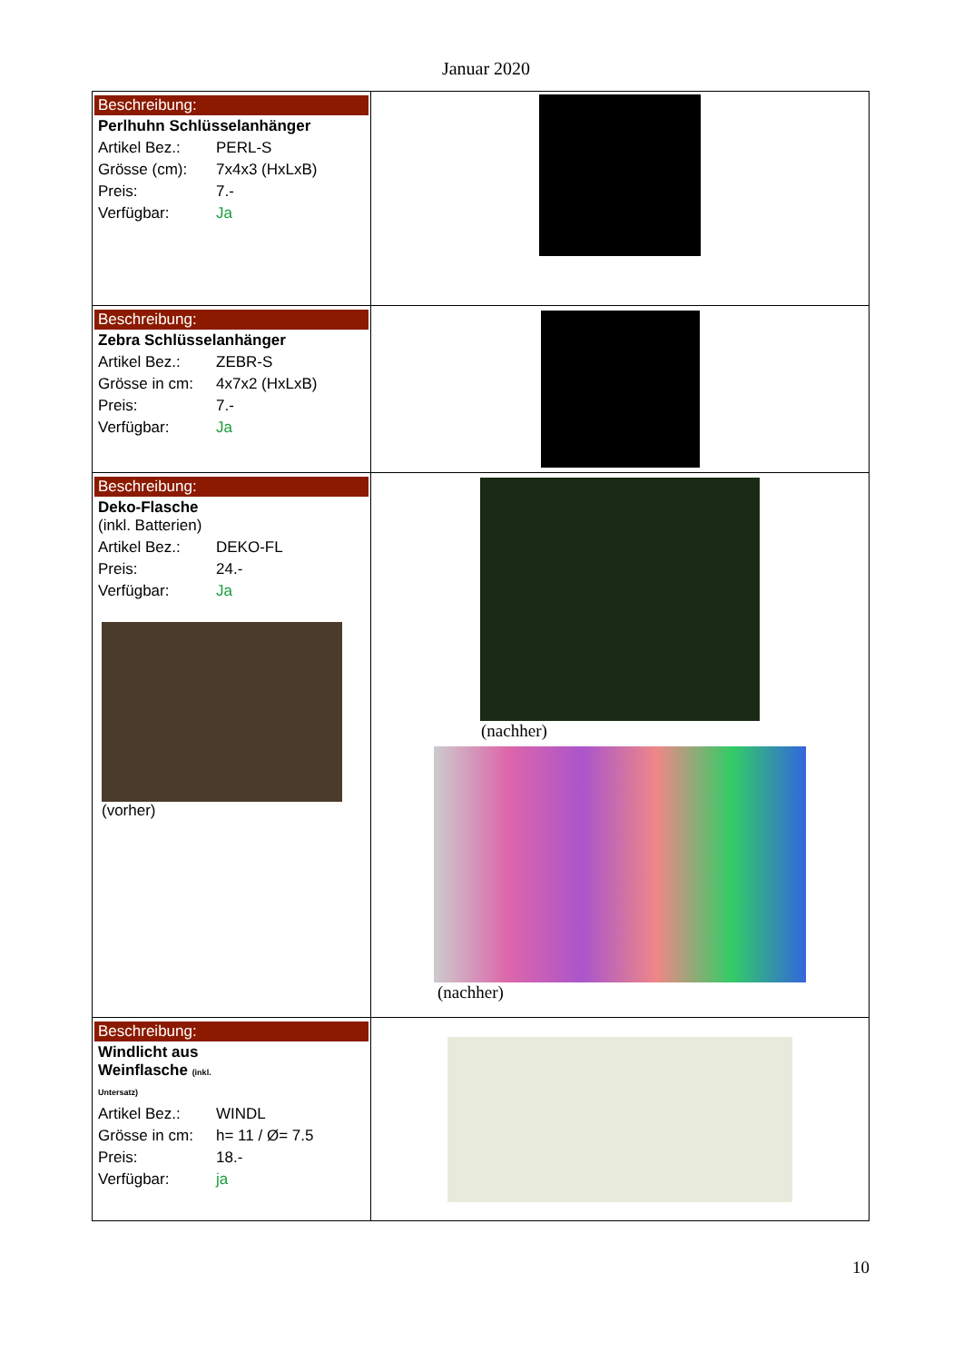Januar 2020
| Beschreibung: Perlhuhn Schlüsselanhänger Artikel Bez.: PERL-S Grösse (cm): 7x4x3 (HxLxB) Preis: 7.- Verfügbar: Ja | |
| Beschreibung: Zebra Schlüsselanhänger Artikel Bez.: ZEBR-S Grösse in cm: 4x7x2 (HxLxB) Preis: 7.- Verfügbar: Ja | |
| Beschreibung: Deko-Flasche (inkl. Batterien) Artikel Bez.: DEKO-FL Preis: 24.- Verfügbar: Ja (vorher) | (nachher) (nachher) |
| Beschreibung: Windlicht aus Weinflasche (inkl. Untersatz) Artikel Bez.: WINDL Grösse in cm: h= 11 / Ø= 7.5 Preis: 18.- Verfügbar: ja | |
10